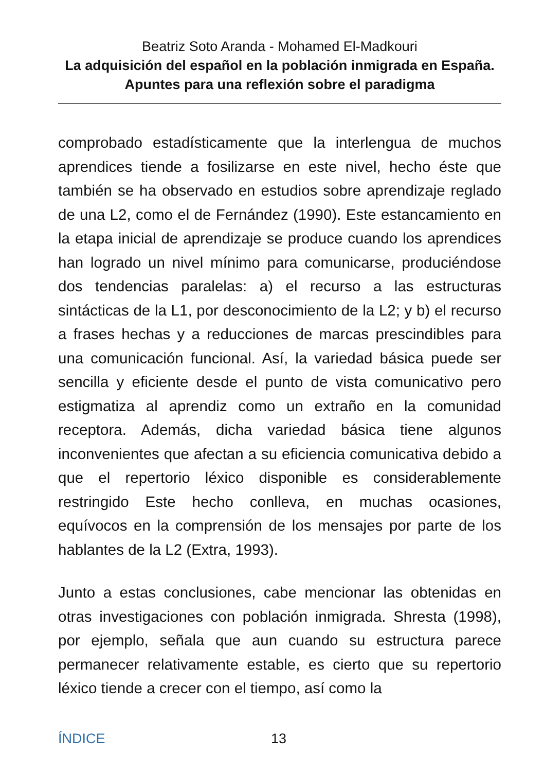Beatriz Soto Aranda - Mohamed El-Madkouri
La adquisición del español en la población inmigrada en España. Apuntes para una reflexión sobre el paradigma
comprobado estadísticamente que la interlengua de muchos aprendices tiende a fosilizarse en este nivel, hecho éste que también se ha observado en estudios sobre aprendizaje reglado de una L2, como el de Fernández (1990). Este estancamiento en la etapa inicial de aprendizaje se produce cuando los aprendices han logrado un nivel mínimo para comunicarse, produciéndose dos tendencias paralelas: a) el recurso a las estructuras sintácticas de la L1, por desconocimiento de la L2; y b) el recurso a frases hechas y a reducciones de marcas prescindibles para una comunicación funcional. Así, la variedad básica puede ser sencilla y eficiente desde el punto de vista comunicativo pero estigmatiza al aprendiz como un extraño en la comunidad receptora. Además, dicha variedad básica tiene algunos inconvenientes que afectan a su eficiencia comunicativa debido a que el repertorio léxico disponible es considerablemente restringido Este hecho conlleva, en muchas ocasiones, equívocos en la comprensión de los mensajes por parte de los hablantes de la L2 (Extra, 1993).
Junto a estas conclusiones, cabe mencionar las obtenidas en otras investigaciones con población inmigrada. Shresta (1998), por ejemplo, señala que aun cuando su estructura parece permanecer relativamente estable, es cierto que su repertorio léxico tiende a crecer con el tiempo, así como la
ÍNDICE 13